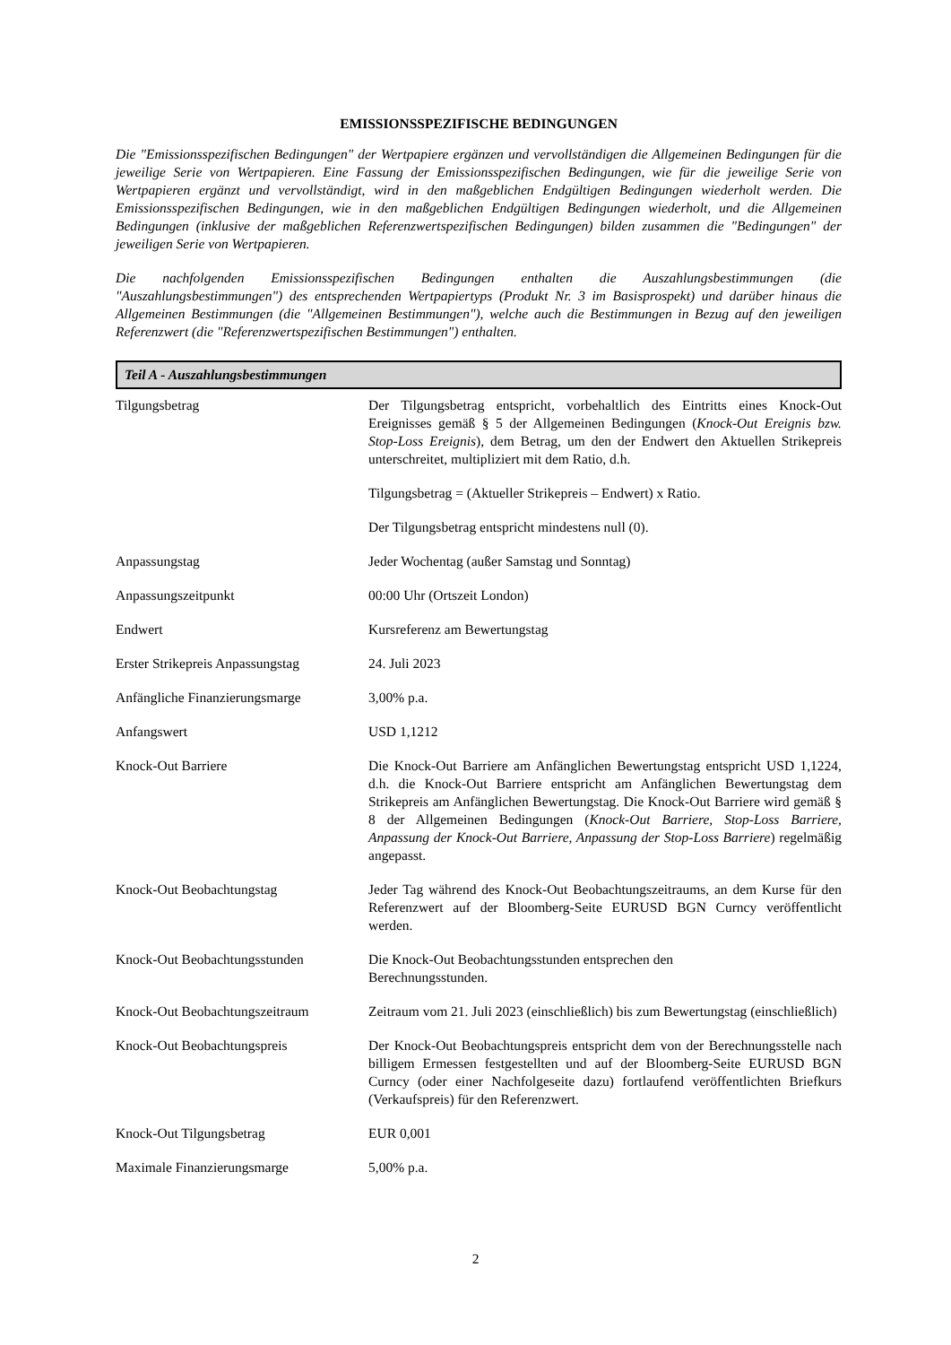EMISSIONSSPEZIFISCHE BEDINGUNGEN
Die "Emissionsspezifischen Bedingungen" der Wertpapiere ergänzen und vervollständigen die Allgemeinen Bedingungen für die jeweilige Serie von Wertpapieren. Eine Fassung der Emissionsspezifischen Bedingungen, wie für die jeweilige Serie von Wertpapieren ergänzt und vervollständigt, wird in den maßgeblichen Endgültigen Bedingungen wiederholt werden. Die Emissionsspezifischen Bedingungen, wie in den maßgeblichen Endgültigen Bedingungen wiederholt, und die Allgemeinen Bedingungen (inklusive der maßgeblichen Referenzwertspezifischen Bedingungen) bilden zusammen die "Bedingungen" der jeweiligen Serie von Wertpapieren.
Die nachfolgenden Emissionsspezifischen Bedingungen enthalten die Auszahlungsbestimmungen (die "Auszahlungsbestimmungen") des entsprechenden Wertpapiertyps (Produkt Nr. 3 im Basisprospekt) und darüber hinaus die Allgemeinen Bestimmungen (die "Allgemeinen Bestimmungen"), welche auch die Bestimmungen in Bezug auf den jeweiligen Referenzwert (die "Referenzwertspezifischen Bestimmungen") enthalten.
Teil A - Auszahlungsbestimmungen
| Tilgungsbetrag | Der Tilgungsbetrag entspricht, vorbehaltlich des Eintritts eines Knock-Out Ereignisses gemäß § 5 der Allgemeinen Bedingungen ( Knock-Out Ereignis bzw. Stop-Loss Ereignis ), dem Betrag, um den der Endwert den Aktuellen Strikepreis unterschreitet, multipliziert mit dem Ratio, d.h. Tilgungsbetrag = (Aktueller Strikepreis – Endwert) x Ratio. Der Tilgungsbetrag entspricht mindestens null (0). |
| Anpassungstag | Jeder Wochentag (außer Samstag und Sonntag) |
| Anpassungszeitpunkt | 00:00 Uhr (Ortszeit London) |
| Endwert | Kursreferenz am Bewertungstag |
| Erster Strikepreis Anpassungstag | 24. Juli 2023 |
| Anfängliche Finanzierungsmarge | 3,00% p.a. |
| Anfangswert | USD 1,1212 |
| Knock-Out Barriere | Die Knock-Out Barriere am Anfänglichen Bewertungstag entspricht USD 1,1224, d.h. die Knock-Out Barriere entspricht am Anfänglichen Bewertungstag dem Strikepreis am Anfänglichen Bewertungstag. Die Knock-Out Barriere wird gemäß § 8 der Allgemeinen Bedingungen ( Knock-Out Barriere, Stop-Loss Barriere, Anpassung der Knock-Out Barriere, Anpassung der Stop-Loss Barriere ) regelmäßig angepasst. |
| Knock-Out Beobachtungstag | Jeder Tag während des Knock-Out Beobachtungszeitraums, an dem Kurse für den Referenzwert auf der Bloomberg-Seite EURUSD BGN Curncy veröffentlicht werden. |
| Knock-Out Beobachtungsstunden | Die Knock-Out Beobachtungsstunden entsprechen den Berechnungsstunden. |
| Knock-Out Beobachtungszeitraum | Zeitraum vom 21. Juli 2023 (einschließlich) bis zum Bewertungstag (einschließlich) |
| Knock-Out Beobachtungspreis | Der Knock-Out Beobachtungspreis entspricht dem von der Berechnungsstelle nach billigem Ermessen festgestellten und auf der Bloomberg-Seite EURUSD BGN Curncy (oder einer Nachfolgeseite dazu) fortlaufend veröffentlichten Briefkurs (Verkaufspreis) für den Referenzwert. |
| Knock-Out Tilgungsbetrag | EUR 0,001 |
| Maximale Finanzierungsmarge | 5,00% p.a. |
2